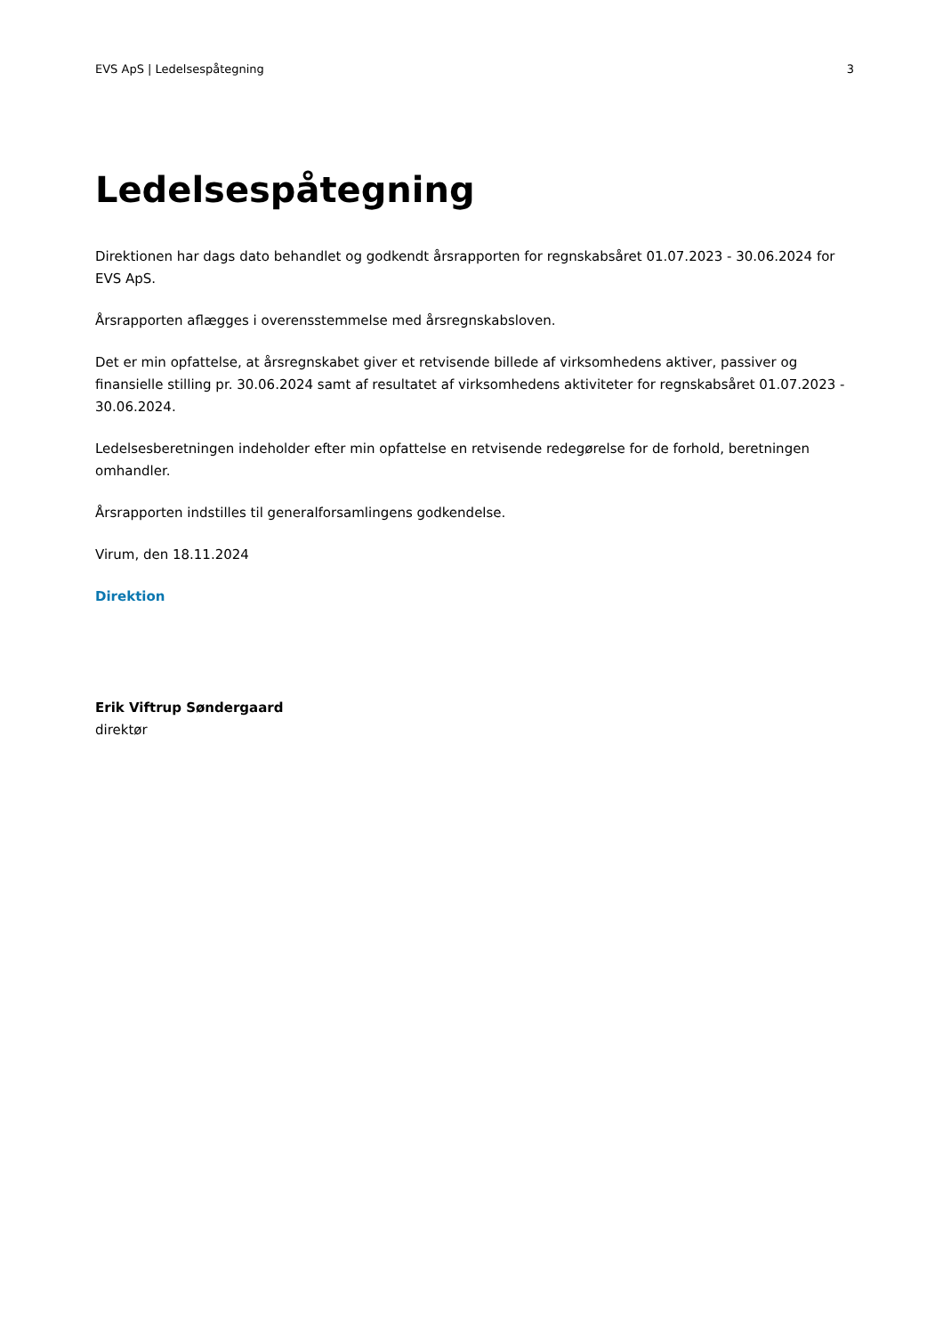EVS ApS | Ledelsespåtegning 3
Ledelsespåtegning
Direktionen har dags dato behandlet og godkendt årsrapporten for regnskabsåret 01.07.2023 - 30.06.2024 for EVS ApS.
Årsrapporten aflægges i overensstemmelse med årsregnskabsloven.
Det er min opfattelse, at årsregnskabet giver et retvisende billede af virksomhedens aktiver, passiver og finansielle stilling pr. 30.06.2024 samt af resultatet af virksomhedens aktiviteter for regnskabsåret 01.07.2023 - 30.06.2024.
Ledelsesberetningen indeholder efter min opfattelse en retvisende redegørelse for de forhold, beretningen omhandler.
Årsrapporten indstilles til generalforsamlingens godkendelse.
Virum, den 18.11.2024
Direktion
Erik Viftrup Søndergaard
direktør